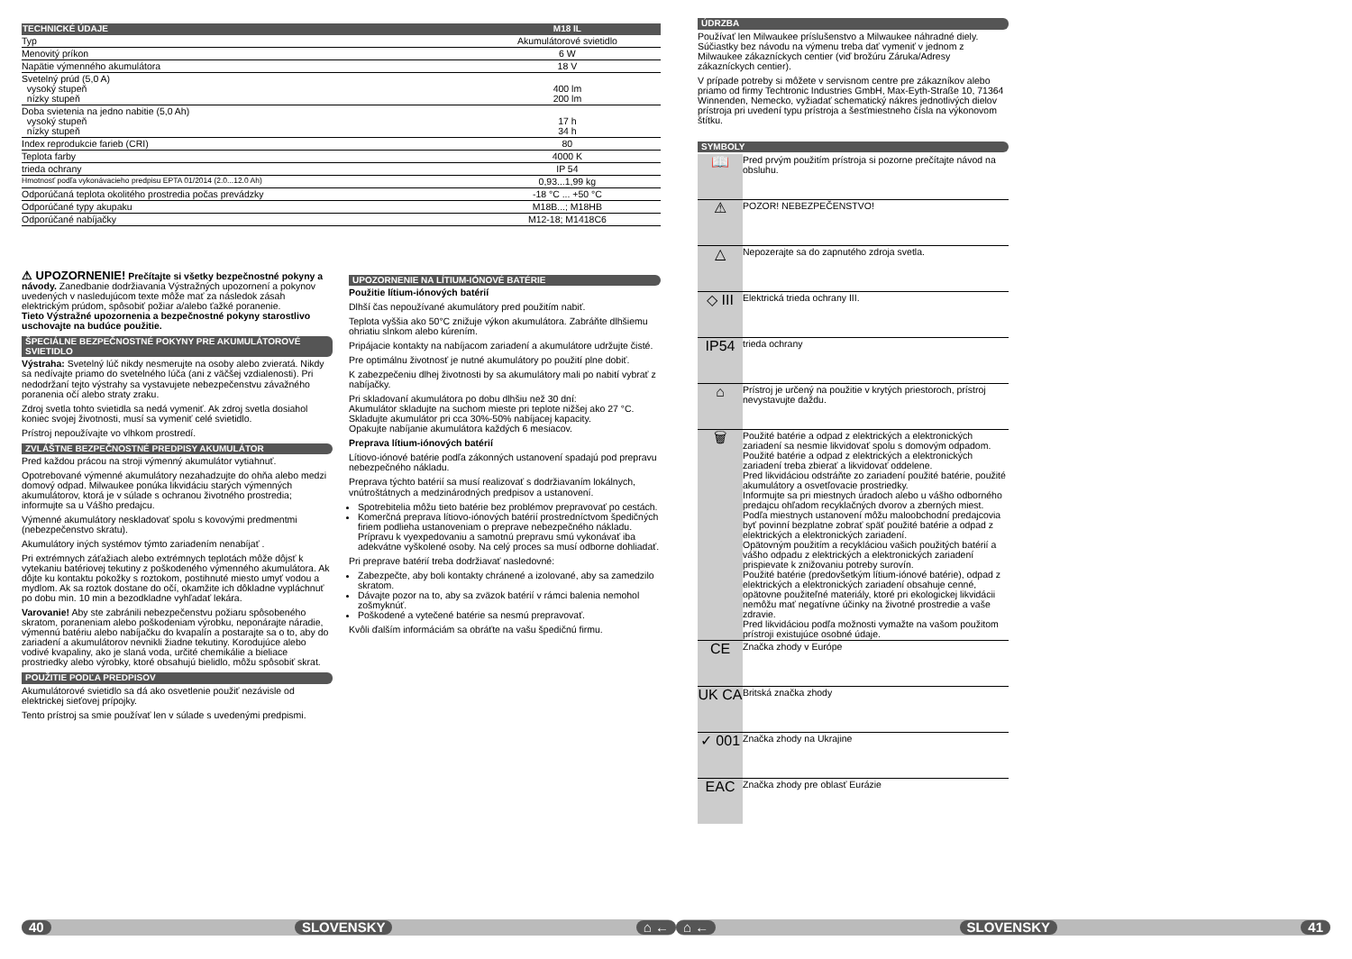| TECHNICKÉ ÚDAJE | M18 IL |
| --- | --- |
| Typ | Akumulátorové svietidlo |
| Menovitý príkon | 6 W |
| Napätie výmenného akumulátora | 18 V |
| Svetelný prúd (5,0 A) vysoký stupeň nízky stupeň | 400 lm 200 lm |
| Doba svietenia na jedno nabitie (5,0 Ah) vysoký stupeň nízky stupeň | 17 h 34 h |
| Index reprodukcie farieb (CRI) | 80 |
| Teplota farby | 4000 K |
| trieda ochrany | IP 54 |
| Hmotnosť podľa vykonávacieho predpisu EPTA 01/2014 (2.0...12.0 Ah) | 0,93...1,99 kg |
| Odporúčaná teplota okolitého prostredia počas prevádzky | -18 °C ... +50 °C |
| Odporúčané typy akupaku | M18B...; M18HB |
| Odporúčané nabíjačky | M12-18; M1418C6 |
⚠ UPOZORNENIE! Prečítajte si všetky bezpečnostné pokyny a návody. Zanedbanie dodržiavania Výstražných upozornení a pokynov uvedených v nasledujúcom texte môže mať za následok zásah elektrickým prúdom, spôsobiť požiar a/alebo ťažké poranenie.
Tieto Výstražné upozornenia a bezpečnostné pokyny starostlivo uschovajte na budúce použitie.
ŠPECIÁLNE BEZPEČNOSTNÉ POKYNY PRE AKUMULÁTOROVÉ SVIETIDLO
Výstraha: Svetelný lúč nikdy nesmerujte na osoby alebo zvieratá. Nikdy sa nedívajte priamo do svetelného lúča (ani z väčšej vzdialenosti). Pri nedodržaní tejto výstrahy sa vystavujete nebezpečenstvu závažného poranenia očí alebo straty zraku.
Zdroj svetla tohto svietidla sa nedá vymeniť. Ak zdroj svetla dosiahol koniec svojej životnosti, musí sa vymeniť celé svietidlo.
Prístroj nepoužívajte vo vlhkom prostredí.
ZVLÁŠTNE BEZPEČNOSTNÉ PREDPISY AKUMULÁTOR
Pred každou prácou na stroji výmenný akumulátor vytiahnuť.
Opotrebované výmenné akumulátory nezahadzujte do ohňa alebo medzi domový odpad. Milwaukee ponúka likvidáciu starých výmenných akumulátorov, ktorá je v súlade s ochranou životného prostredia; informujte sa u Vášho predajcu.
Výmenné akumulátory neskladovať spolu s kovovými predmentmi (nebezpečenstvo skratu).
Akumulátory iných systémov týmto zariadením nenabíjať .
Pri extrémnych záťažiach alebo extrémnych teplotách môže dôjsť k vytekaniu batériovej tekutiny z poškodeného výmenného akumulátora. Ak dôjte ku kontaktu pokožky s roztokom, postihnuté miesto umyť vodou a mydlom. Ak sa roztok dostane do očí, okamžite ich dôkladne vypláchnuť po dobu min. 10 min a bezodkladne vyhľadať lekára.
Varovanie! Aby ste zabránili nebezpečenstvu požiaru spôsobeného skratom, poraneniam alebo poškodeniam výrobku, neponárajte náradie, výmennú batériu alebo nabíjačku do kvapalín a postarajte sa o to, aby do zariadení a akumulátorov nevnikli žiadne tekutiny. Korodujúce alebo vodivé kvapaliny, ako je slaná voda, určité chemikálie a bieliace prostriedky alebo výrobky, ktoré obsahujú bielidlo, môžu spôsobiť skrat.
POUŽITIE PODĽA PREDPISOV
Akumulátorové svietidlo sa dá ako osvetlenie použiť nezávisle od elektrickej sieťovej prípojky.
Tento prístroj sa smie používať len v súlade s uvedenými predpismi.
UPOZORNENIE NA LÍTIUM-IÓNOVÉ BATÉRIE
Použitie lítium-iónových batérií
Dlhší čas nepoužívané akumulátory pred použitím nabiť.
Teplota vyššia ako 50°C znižuje výkon akumulátora. Zabráňte dlhšiemu ohriatiu slnkom alebo kúrením.
Pripájacie kontakty na nabíjacom zariadení a akumulátore udržujte čisté.
Pre optimálnu životnosť je nutné akumulátory po použití plne dobiť.
K zabezpečeniu dlhej životnosti by sa akumulátory mali po nabití vybrať z nabíjačky.
Pri skladovaní akumulátora po dobu dlhšiu než 30 dní:
Akumulátor skladujte na suchom mieste pri teplote nižšej ako 27 °C.
Skladujte akumulátor pri cca 30%-50% nabíjacej kapacity.
Opakujte nabíjanie akumulátora každých 6 mesiacov.
Preprava lítium-iónových batérií
Lítiovo-iónové batérie podľa zákonných ustanovení spadajú pod prepravu nebezpečného nákladu.
Preprava týchto batérií sa musí realizovať s dodržiavaním lokálnych, vnútroštátnych a medzinárodných predpisov a ustanovení.
Spotrebitelia môžu tieto batérie bez problémov prepravovať po cestách.
Komerčná preprava lítiovo-iónových batérií prostredníctvom špedičných firiem podlieha ustanoveniam o preprave nebezpečného nákladu. Prípravu k vyexpedovaniu a samotnú prepravu smú vykonávať iba adekvátne vyškolené osoby. Na celý proces sa musí odborne dohliadať.
Pri preprave batérií treba dodržiavať nasledovné:
Zabezpečte, aby boli kontakty chránené a izolované, aby sa zamedzilo skratom.
Dávajte pozor na to, aby sa zväzok batérií v rámci balenia nemohol zošmyknúť.
Poškodené a vytečené batérie sa nesmú prepravovať.
Kvôli ďalším informáciám sa obráťte na vašu špedičnú firmu.
40 SLOVENSKY ⌂ ←
ÚDRZBA
Používať len Milwaukee príslušenstvo a Milwaukee náhradné diely. Súčiastky bez návodu na výmenu treba dať vymeniť v jednom z Milwaukee zákazníckych centier (viď brožúru Záruka/Adresy zákazníckych centier).
V prípade potreby si môžete v servisnom centre pre zákazníkov alebo priamo od firmy Techtronic Industries GmbH, Max-Eyth-Straße 10, 71364 Winnenden, Nemecko, vyžiadať schematický nákres jednotlivých dielov prístroja pri uvedení typu prístroja a šesťmiestneho čísla na výkonovom štítku.
SYMBOLY
| 📖 | Pred prvým použitím prístroja si pozorne prečítajte návod na obsluhu. |
| ⚠ | POZOR! NEBEZPEČENSTVO! |
| △ | Nepozerajte sa do zapnutého zdroja svetla. |
| ◇ III | Elektrická trieda ochrany III. |
| IP54 | trieda ochrany |
| ⌂ | Prístroj je určený na použitie v krytých priestoroch, prístroj nevystavujte daždu. |
| 🗑 | Použité batérie a odpad z elektrických a elektronických zariadení sa nesmie likvidovať spolu s domovým odpadom. Použité batérie a odpad z elektrických a elektronických zariadení treba zbierať a likvidovať oddelene. Pred likvidáciou odstráňte zo zariadení použité batérie, použité akumulátory a osvetľovacie prostriedky. Informujte sa pri miestnych úradoch alebo u vášho odborného predajcu ohľadom recyklačných dvorov a zberných miest. Podľa miestnych ustanovení môžu maloobchodní predajcovia byť povinní bezplatne zobrať späť použité batérie a odpad z elektrických a elektronických zariadení. Opätovným použitím a recykláciou vašich použitých batérií a vášho odpadu z elektrických a elektronických zariadení prispievate k znižovaniu potreby surovín. Použité batérie (predovšetkým lítium-iónové batérie), odpad z elektrických a elektronických zariadení obsahuje cenné, opätovne použiteľné materiály, ktoré pri ekologickej likvidácii nemôžu mať negatívne účinky na životné prostredie a vaše zdravie. Pred likvidáciou podľa možnosti vymažte na vašom použitom prístroji existujúce osobné údaje. |
| CE | Značka zhody v Európe |
| UK CA | Britská značka zhody |
| ✓ 001 | Značka zhody na Ukrajine |
| EAC | Značka zhody pre oblasť Eurázie |
⌂ ← SLOVENSKY 41